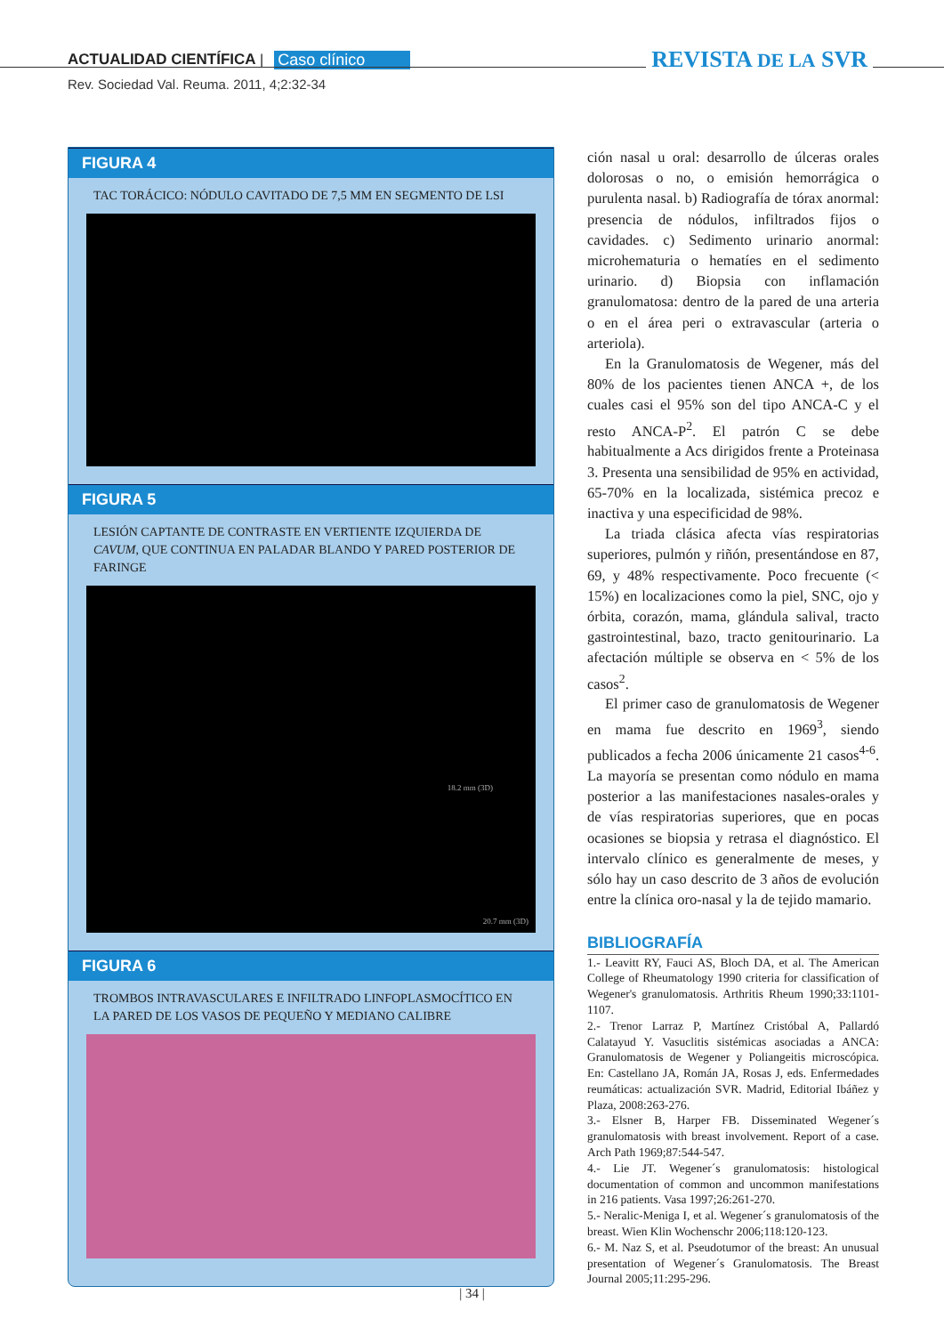ACTUALIDAD CIENTÍFICA | Caso clínico REVISTA DE LA SVR
Rev. Sociedad Val. Reuma. 2011, 4;2:32-34
FIGURA 4
TAC TORÁCICO: NÓDULO CAVITADO DE 7,5 MM EN SEGMENTO DE LSI
FIGURA 5
LESIÓN CAPTANTE DE CONTRASTE EN VERTIENTE IZQUIERDA DE CAVUM, QUE CONTINUA EN PALADAR BLANDO Y PARED POSTERIOR DE FARINGE
18.2 mm (3D)
20.7 mm (3D)
FIGURA 6
TROMBOS INTRAVASCULARES E INFILTRADO LINFOPLASMOCÍTICO EN LA PARED DE LOS VASOS DE PEQUEÑO Y MEDIANO CALIBRE
ción nasal u oral: desarrollo de úlceras orales dolorosas o no, o emisión hemorrágica o purulenta nasal. b) Radiografía de tórax anormal: presencia de nódulos, infiltrados fijos o cavidades. c) Sedimento urinario anormal: microhematuria o hematíes en el sedimento urinario. d) Biopsia con inflamación granulomatosa: dentro de la pared de una arteria o en el área peri o extravascular (arteria o arteriola).
En la Granulomatosis de Wegener, más del 80% de los pacientes tienen ANCA +, de los cuales casi el 95% son del tipo ANCA-C y el resto ANCA-P<sup>2</sup>. El patrón C se debe habitualmente a Acs dirigidos frente a Proteinasa 3. Presenta una sensibilidad de 95% en actividad, 65-70% en la localizada, sistémica precoz e inactiva y una especificidad de 98%.
La triada clásica afecta vías respiratorias superiores, pulmón y riñón, presentándose en 87, 69, y 48% respectivamente. Poco frecuente (< 15%) en localizaciones como la piel, SNC, ojo y órbita, corazón, mama, glándula salival, tracto gastrointestinal, bazo, tracto genitourinario. La afectación múltiple se observa en < 5% de los casos<sup>2</sup>.
El primer caso de granulomatosis de Wegener en mama fue descrito en 1969<sup>3</sup>, siendo publicados a fecha 2006 únicamente 21 casos<sup>4-6</sup>. La mayoría se presentan como nódulo en mama posterior a las manifestaciones nasales-orales y de vías respiratorias superiores, que en pocas ocasiones se biopsia y retrasa el diagnóstico. El intervalo clínico es generalmente de meses, y sólo hay un caso descrito de 3 años de evolución entre la clínica oro-nasal y la de tejido mamario.
BIBLIOGRAFÍA
1.- Leavitt RY, Fauci AS, Bloch DA, et al. The American College of Rheumatology 1990 criteria for classification of Wegener's granulomatosis. Arthritis Rheum 1990;33:1101-1107.
2.- Trenor Larraz P, Martínez Cristóbal A, Pallardó Calatayud Y. Vasuclitis sistémicas asociadas a ANCA: Granulomatosis de Wegener y Poliangeitis microscópica. En: Castellano JA, Román JA, Rosas J, eds. Enfermedades reumáticas: actualización SVR. Madrid, Editorial Ibáñez y Plaza, 2008:263-276.
3.- Elsner B, Harper FB. Disseminated Wegener´s granulomatosis with breast involvement. Report of a case. Arch Path 1969;87:544-547.
4.- Lie JT. Wegener´s granulomatosis: histological documentation of common and uncommon manifestations in 216 patients. Vasa 1997;26:261-270.
5.- Neralic-Meniga I, et al. Wegener´s granulomatosis of the breast. Wien Klin Wochenschr 2006;118:120-123.
6.- M. Naz S, et al. Pseudotumor of the breast: An unusual presentation of Wegener´s Granulomatosis. The Breast Journal 2005;11:295-296.
| 34 |